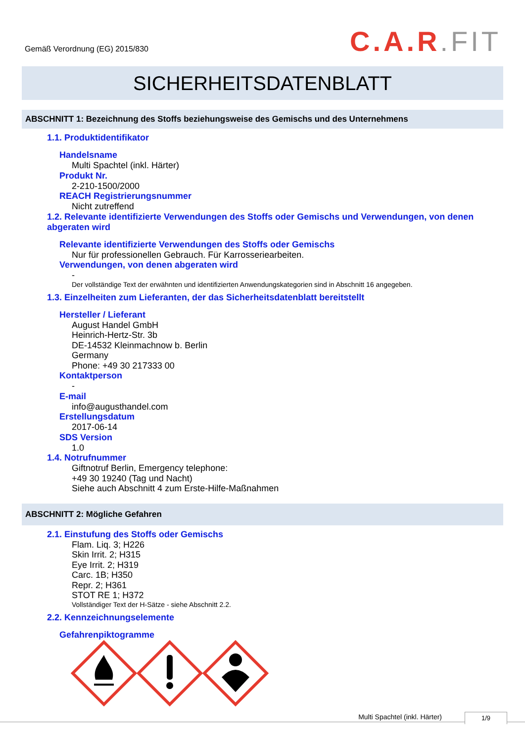Gemäß Verordnung (EG) 2015/830
C.A.R.FIT
SICHERHEITSDATENBLATT
ABSCHNITT 1: Bezeichnung des Stoffs beziehungsweise des Gemischs und des Unternehmens
1.1. Produktidentifikator
Handelsname
Multi Spachtel (inkl. Härter)
Produkt Nr.
2-210-1500/2000
REACH Registrierungsnummer
Nicht zutreffend
1.2. Relevante identifizierte Verwendungen des Stoffs oder Gemischs und Verwendungen, von denen abgeraten wird
Relevante identifizierte Verwendungen des Stoffs oder Gemischs
Nur für professionellen Gebrauch. Für Karrosseriearbeiten.
Verwendungen, von denen abgeraten wird
-
Der vollständige Text der erwähnten und identifizierten Anwendungskategorien sind in Abschnitt 16 angegeben.
1.3. Einzelheiten zum Lieferanten, der das Sicherheitsdatenblatt bereitstellt
Hersteller / Lieferant
August Handel GmbH
Heinrich-Hertz-Str. 3b
DE-14532 Kleinmachnow b. Berlin
Germany
Phone: +49 30 217333 00
Kontaktperson
-
E-mail
info@augusthandel.com
Erstellungsdatum
2017-06-14
SDS Version
1.0
1.4. Notrufnummer
Giftnotruf Berlin, Emergency telephone:
+49 30 19240 (Tag und Nacht)
Siehe auch Abschnitt 4 zum Erste-Hilfe-Maßnahmen
ABSCHNITT 2: Mögliche Gefahren
2.1. Einstufung des Stoffs oder Gemischs
Flam. Liq. 3; H226
Skin Irrit. 2; H315
Eye Irrit. 2; H319
Carc. 1B; H350
Repr. 2; H361
STOT RE 1; H372
Vollständiger Text der H-Sätze - siehe Abschnitt 2.2.
2.2. Kennzeichnungselemente
Gefahrenpiktogramme
Multi Spachtel (inkl. Härter) 1/9